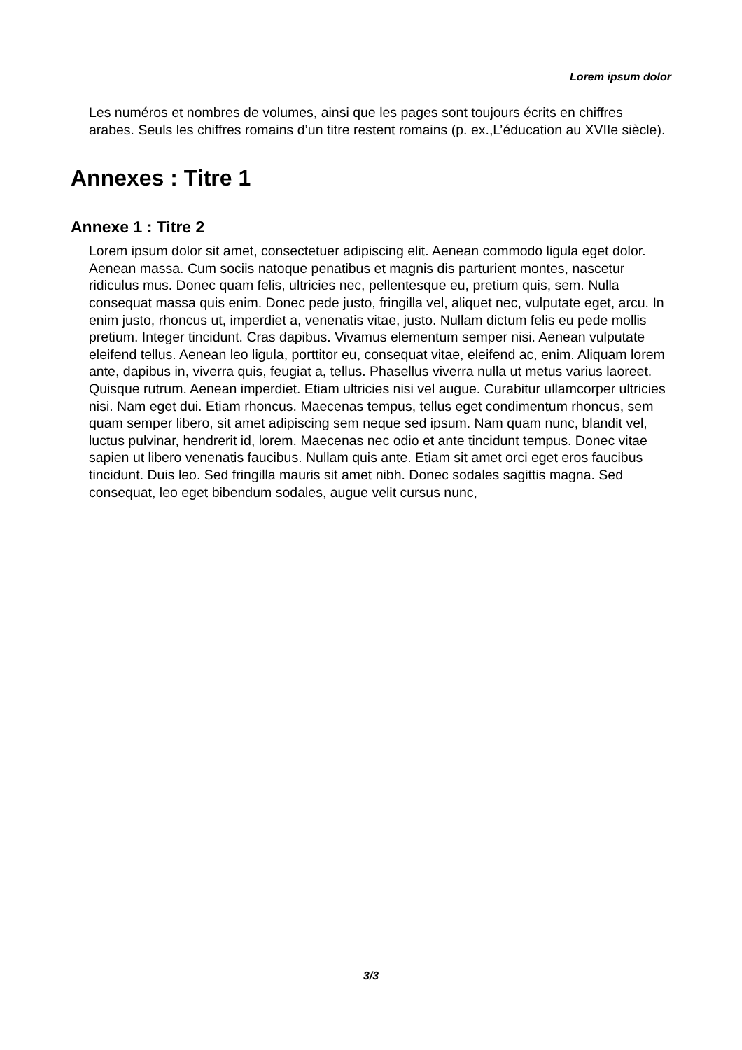Lorem ipsum dolor
Les numéros et nombres de volumes, ainsi que les pages sont toujours écrits en chiffres arabes. Seuls les chiffres romains d’un titre restent romains (p. ex.,L’éducation au XVIIe siècle).
Annexes : Titre 1
Annexe 1 : Titre 2
Lorem ipsum dolor sit amet, consectetuer adipiscing elit. Aenean commodo ligula eget dolor. Aenean massa. Cum sociis natoque penatibus et magnis dis parturient montes, nascetur ridiculus mus. Donec quam felis, ultricies nec, pellentesque eu, pretium quis, sem. Nulla consequat massa quis enim. Donec pede justo, fringilla vel, aliquet nec, vulputate eget, arcu. In enim justo, rhoncus ut, imperdiet a, venenatis vitae, justo. Nullam dictum felis eu pede mollis pretium. Integer tincidunt. Cras dapibus. Vivamus elementum semper nisi. Aenean vulputate eleifend tellus. Aenean leo ligula, porttitor eu, consequat vitae, eleifend ac, enim. Aliquam lorem ante, dapibus in, viverra quis, feugiat a, tellus. Phasellus viverra nulla ut metus varius laoreet. Quisque rutrum. Aenean imperdiet. Etiam ultricies nisi vel augue. Curabitur ullamcorper ultricies nisi. Nam eget dui. Etiam rhoncus. Maecenas tempus, tellus eget condimentum rhoncus, sem quam semper libero, sit amet adipiscing sem neque sed ipsum. Nam quam nunc, blandit vel, luctus pulvinar, hendrerit id, lorem. Maecenas nec odio et ante tincidunt tempus. Donec vitae sapien ut libero venenatis faucibus. Nullam quis ante. Etiam sit amet orci eget eros faucibus tincidunt. Duis leo. Sed fringilla mauris sit amet nibh. Donec sodales sagittis magna. Sed consequat, leo eget bibendum sodales, augue velit cursus nunc,
3/3